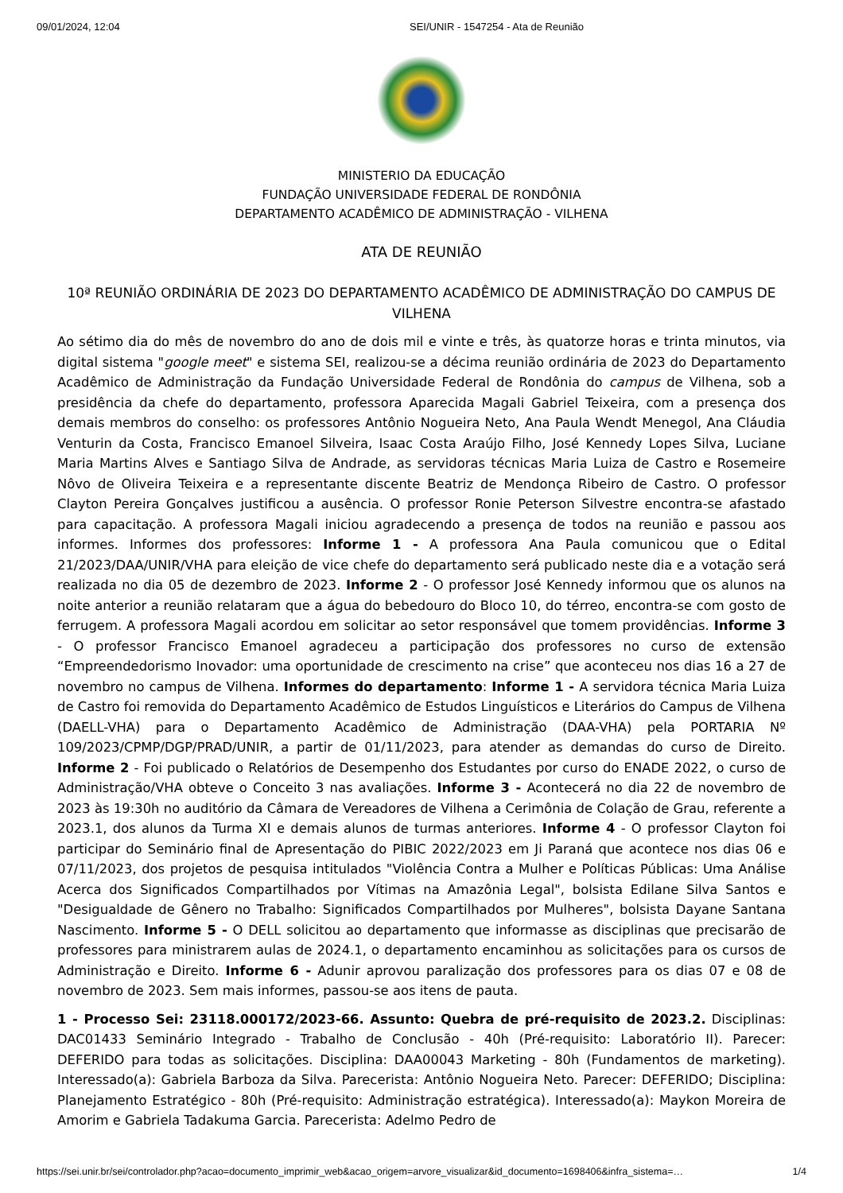09/01/2024, 12:04 SEI/UNIR - 1547254 - Ata de Reunião
MINISTERIO DA EDUCAÇÃO
FUNDAÇÃO UNIVERSIDADE FEDERAL DE RONDÔNIA
DEPARTAMENTO ACADÊMICO DE ADMINISTRAÇÃO - VILHENA
ATA DE REUNIÃO
10ª REUNIÃO ORDINÁRIA DE 2023 DO DEPARTAMENTO ACADÊMICO DE ADMINISTRAÇÃO DO CAMPUS DE VILHENA
Ao sétimo dia do mês de novembro do ano de dois mil e vinte e três, às quatorze horas e trinta minutos, via digital sistema "google meet" e sistema SEI, realizou-se a décima reunião ordinária de 2023 do Departamento Acadêmico de Administração da Fundação Universidade Federal de Rondônia do campus de Vilhena, sob a presidência da chefe do departamento, professora Aparecida Magali Gabriel Teixeira, com a presença dos demais membros do conselho: os professores Antônio Nogueira Neto, Ana Paula Wendt Menegol, Ana Cláudia Venturin da Costa, Francisco Emanoel Silveira, Isaac Costa Araújo Filho, José Kennedy Lopes Silva, Luciane Maria Martins Alves e Santiago Silva de Andrade, as servidoras técnicas Maria Luiza de Castro e Rosemeire Nôvo de Oliveira Teixeira e a representante discente Beatriz de Mendonça Ribeiro de Castro. O professor Clayton Pereira Gonçalves justificou a ausência. O professor Ronie Peterson Silvestre encontra-se afastado para capacitação. A professora Magali iniciou agradecendo a presença de todos na reunião e passou aos informes. Informes dos professores: Informe 1 - A professora Ana Paula comunicou que o Edital 21/2023/DAA/UNIR/VHA para eleição de vice chefe do departamento será publicado neste dia e a votação será realizada no dia 05 de dezembro de 2023. Informe 2 - O professor José Kennedy informou que os alunos na noite anterior a reunião relataram que a água do bebedouro do Bloco 10, do térreo, encontra-se com gosto de ferrugem. A professora Magali acordou em solicitar ao setor responsável que tomem providências. Informe 3 - O professor Francisco Emanoel agradeceu a participação dos professores no curso de extensão “Empreendedorismo Inovador: uma oportunidade de crescimento na crise” que aconteceu nos dias 16 a 27 de novembro no campus de Vilhena. Informes do departamento: Informe 1 - A servidora técnica Maria Luiza de Castro foi removida do Departamento Acadêmico de Estudos Linguísticos e Literários do Campus de Vilhena (DAELL-VHA) para o Departamento Acadêmico de Administração (DAA-VHA) pela PORTARIA Nº 109/2023/CPMP/DGP/PRAD/UNIR, a partir de 01/11/2023, para atender as demandas do curso de Direito. Informe 2 - Foi publicado o Relatórios de Desempenho dos Estudantes por curso do ENADE 2022, o curso de Administração/VHA obteve o Conceito 3 nas avaliações. Informe 3 - Acontecerá no dia 22 de novembro de 2023 às 19:30h no auditório da Câmara de Vereadores de Vilhena a Cerimônia de Colação de Grau, referente a 2023.1, dos alunos da Turma XI e demais alunos de turmas anteriores. Informe 4 - O professor Clayton foi participar do Seminário final de Apresentação do PIBIC 2022/2023 em Ji Paraná que acontece nos dias 06 e 07/11/2023, dos projetos de pesquisa intitulados "Violência Contra a Mulher e Políticas Públicas: Uma Análise Acerca dos Significados Compartilhados por Vítimas na Amazônia Legal", bolsista Edilane Silva Santos e "Desigualdade de Gênero no Trabalho: Significados Compartilhados por Mulheres", bolsista Dayane Santana Nascimento. Informe 5 - O DELL solicitou ao departamento que informasse as disciplinas que precisarão de professores para ministrarem aulas de 2024.1, o departamento encaminhou as solicitações para os cursos de Administração e Direito. Informe 6 - Adunir aprovou paralização dos professores para os dias 07 e 08 de novembro de 2023. Sem mais informes, passou-se aos itens de pauta.
1 - Processo Sei: 23118.000172/2023-66. Assunto: Quebra de pré-requisito de 2023.2. Disciplinas: DAC01433 Seminário Integrado - Trabalho de Conclusão - 40h (Pré-requisito: Laboratório II). Parecer: DEFERIDO para todas as solicitações. Disciplina: DAA00043 Marketing - 80h (Fundamentos de marketing). Interessado(a): Gabriela Barboza da Silva. Parecerista: Antônio Nogueira Neto. Parecer: DEFERIDO; Disciplina: Planejamento Estratégico - 80h (Pré-requisito: Administração estratégica). Interessado(a): Maykon Moreira de Amorim e Gabriela Tadakuma Garcia. Parecerista: Adelmo Pedro de
https://sei.unir.br/sei/controlador.php?acao=documento_imprimir_web&acao_origem=arvore_visualizar&id_documento=1698406&infra_sistema=… 1/4